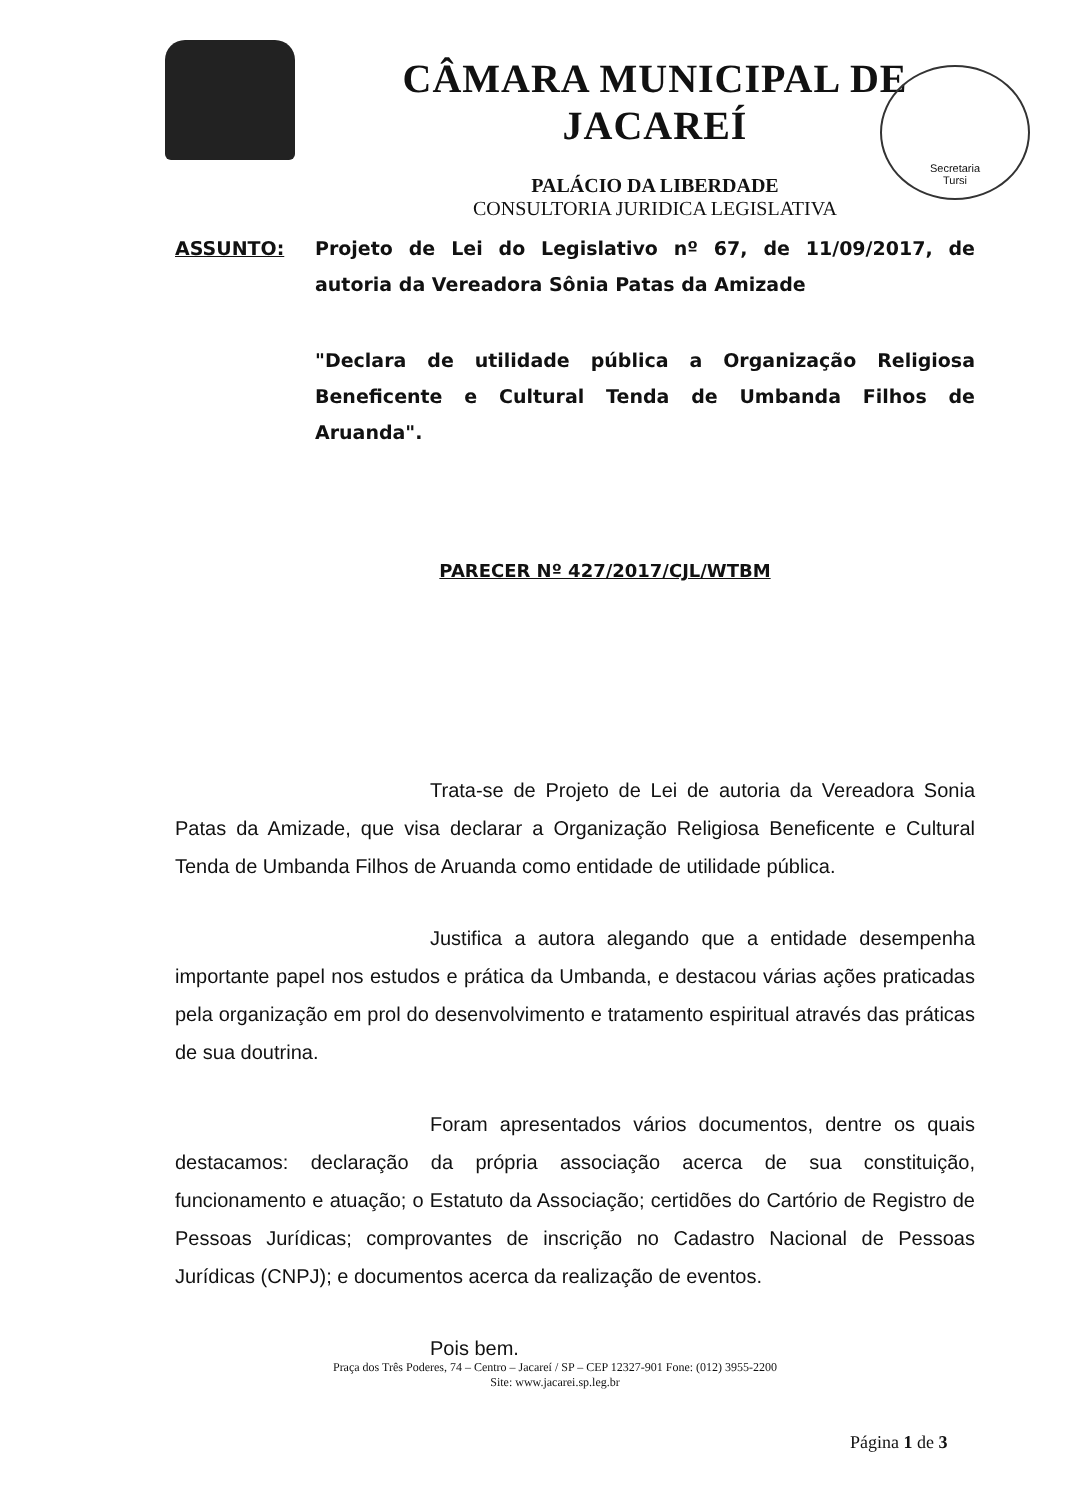CÂMARA MUNICIPAL DE JACAREÍ
PALÁCIO DA LIBERDADE
CONSULTORIA JURIDICA LEGISLATIVA
Secretaria
Tursi
ASSUNTO: Projeto de Lei do Legislativo nº 67, de 11/09/2017, de autoria da Vereadora Sônia Patas da Amizade
"Declara de utilidade pública a Organização Religiosa Beneficente e Cultural Tenda de Umbanda Filhos de Aruanda".
PARECER Nº 427/2017/CJL/WTBM
Trata-se de Projeto de Lei de autoria da Vereadora Sonia Patas da Amizade, que visa declarar a Organização Religiosa Beneficente e Cultural Tenda de Umbanda Filhos de Aruanda como entidade de utilidade pública.
Justifica a autora alegando que a entidade desempenha importante papel nos estudos e prática da Umbanda, e destacou várias ações praticadas pela organização em prol do desenvolvimento e tratamento espiritual através das práticas de sua doutrina.
Foram apresentados vários documentos, dentre os quais destacamos: declaração da própria associação acerca de sua constituição, funcionamento e atuação; o Estatuto da Associação; certidões do Cartório de Registro de Pessoas Jurídicas; comprovantes de inscrição no Cadastro Nacional de Pessoas Jurídicas (CNPJ); e documentos acerca da realização de eventos.
Pois bem.
Praça dos Três Poderes, 74 – Centro – Jacareí / SP – CEP 12327-901 Fone: (012) 3955-2200
Site: www.jacarei.sp.leg.br
Página 1 de 3